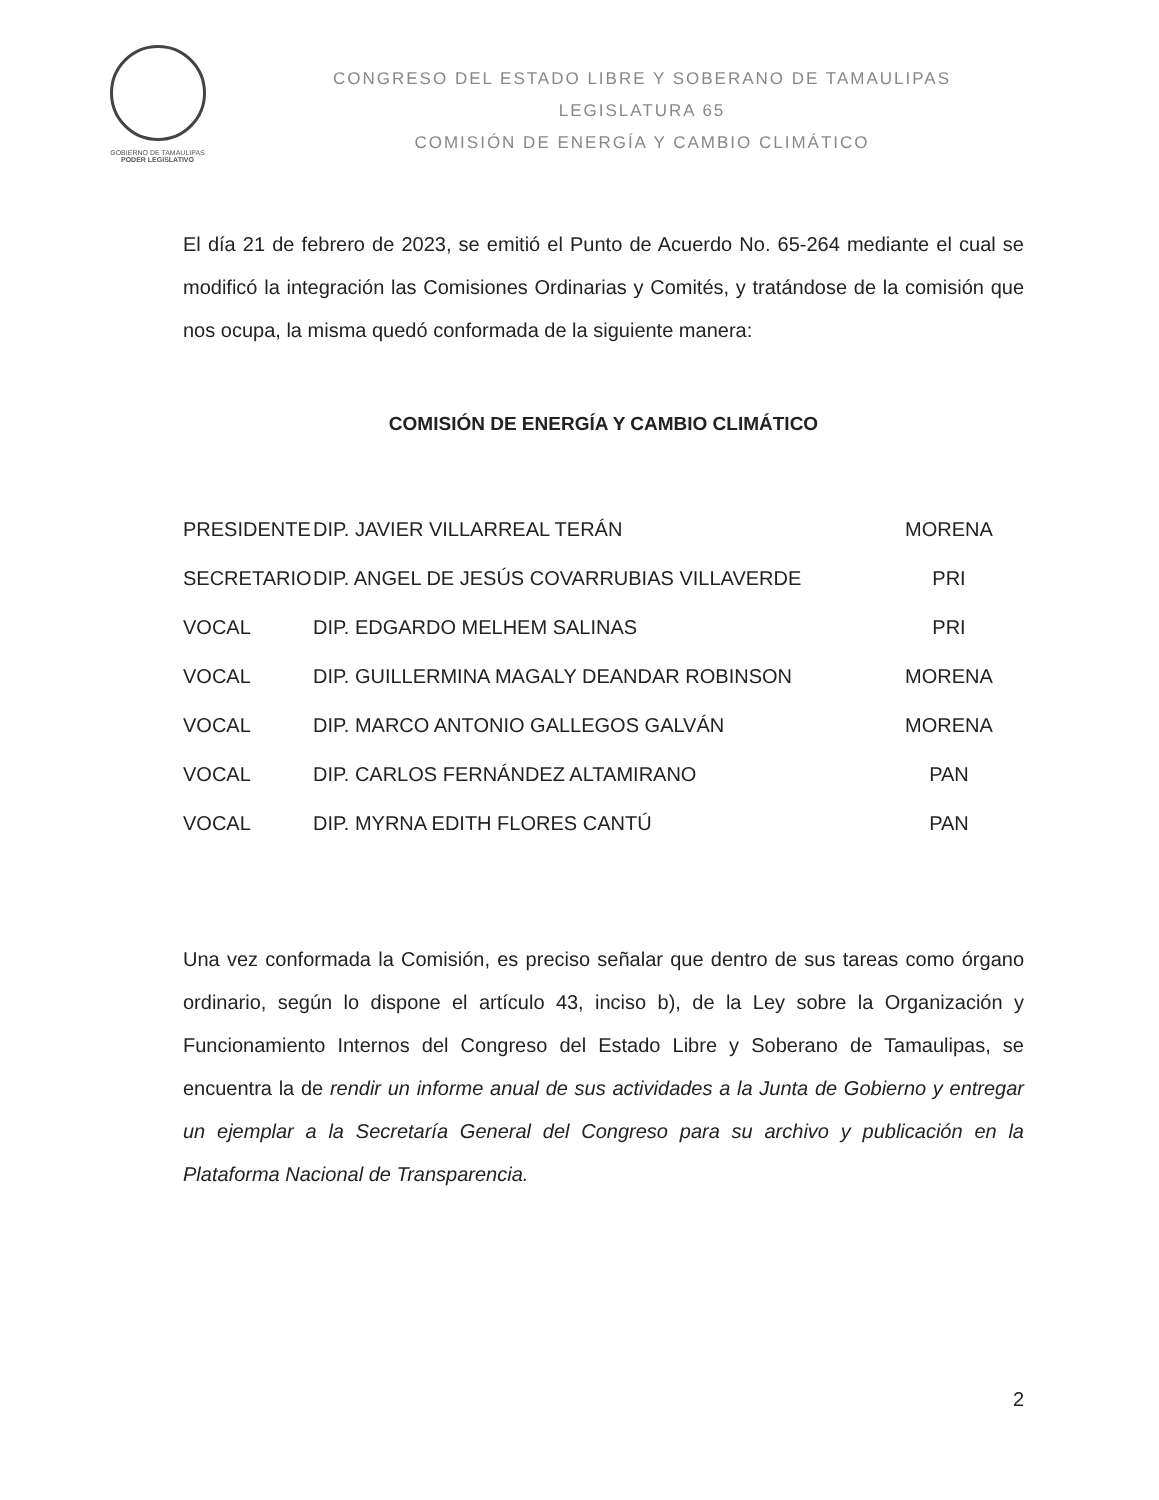GOBIERNO DE TAMAULIPAS
PODER LEGISLATIVO
CONGRESO DEL ESTADO LIBRE Y SOBERANO DE TAMAULIPAS
LEGISLATURA 65
COMISIÓN DE ENERGÍA Y CAMBIO CLIMÁTICO
El día 21 de febrero de 2023, se emitió el Punto de Acuerdo No. 65-264 mediante el cual se modificó la integración las Comisiones Ordinarias y Comités, y tratándose de la comisión que nos ocupa, la misma quedó conformada de la siguiente manera:
COMISIÓN DE ENERGÍA Y CAMBIO CLIMÁTICO
| PRESIDENTE | DIP. JAVIER VILLARREAL TERÁN | MORENA |
| SECRETARIO | DIP. ANGEL DE JESÚS COVARRUBIAS VILLAVERDE | PRI |
| VOCAL | DIP. EDGARDO MELHEM SALINAS | PRI |
| VOCAL | DIP. GUILLERMINA MAGALY DEANDAR ROBINSON | MORENA |
| VOCAL | DIP. MARCO ANTONIO GALLEGOS GALVÁN | MORENA |
| VOCAL | DIP. CARLOS FERNÁNDEZ ALTAMIRANO | PAN |
| VOCAL | DIP. MYRNA EDITH FLORES CANTÚ | PAN |
Una vez conformada la Comisión, es preciso señalar que dentro de sus tareas como órgano ordinario, según lo dispone el artículo 43, inciso b), de la Ley sobre la Organización y Funcionamiento Internos del Congreso del Estado Libre y Soberano de Tamaulipas, se encuentra la de rendir un informe anual de sus actividades a la Junta de Gobierno y entregar un ejemplar a la Secretaría General del Congreso para su archivo y publicación en la Plataforma Nacional de Transparencia.
2